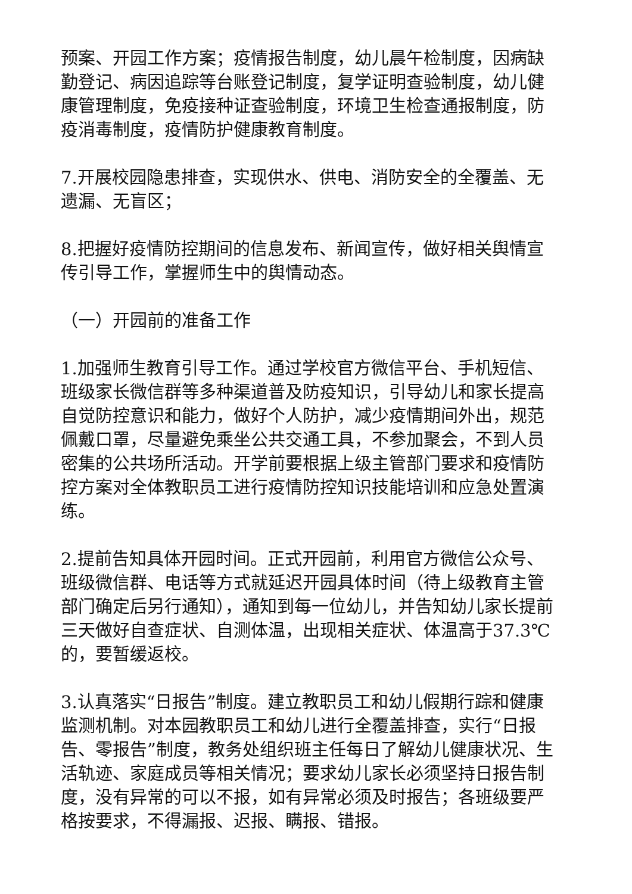预案、开园工作方案；疫情报告制度，幼儿晨午检制度，因病缺勤登记、病因追踪等台账登记制度，复学证明查验制度，幼儿健康管理制度，免疫接种证查验制度，环境卫生检查通报制度，防疫消毒制度，疫情防护健康教育制度。
7.开展校园隐患排查，实现供水、供电、消防安全的全覆盖、无遗漏、无盲区；
8.把握好疫情防控期间的信息发布、新闻宣传，做好相关舆情宣传引导工作，掌握师生中的舆情动态。
（一）开园前的准备工作
1.加强师生教育引导工作。通过学校官方微信平台、手机短信、班级家长微信群等多种渠道普及防疫知识，引导幼儿和家长提高自觉防控意识和能力，做好个人防护，减少疫情期间外出，规范佩戴口罩，尽量避免乘坐公共交通工具，不参加聚会，不到人员密集的公共场所活动。开学前要根据上级主管部门要求和疫情防控方案对全体教职员工进行疫情防控知识技能培训和应急处置演练。
2.提前告知具体开园时间。正式开园前，利用官方微信公众号、班级微信群、电话等方式就延迟开园具体时间（待上级教育主管部门确定后另行通知），通知到每一位幼儿，并告知幼儿家长提前三天做好自查症状、自测体温，出现相关症状、体温高于37.3℃的，要暂缓返校。
3.认真落实“日报告”制度。建立教职员工和幼儿假期行踪和健康监测机制。对本园教职员工和幼儿进行全覆盖排查，实行“日报告、零报告”制度，教务处组织班主任每日了解幼儿健康状况、生活轨迹、家庭成员等相关情况；要求幼儿家长必须坚持日报告制度，没有异常的可以不报，如有异常必须及时报告；各班级要严格按要求，不得漏报、迟报、瞒报、错报。